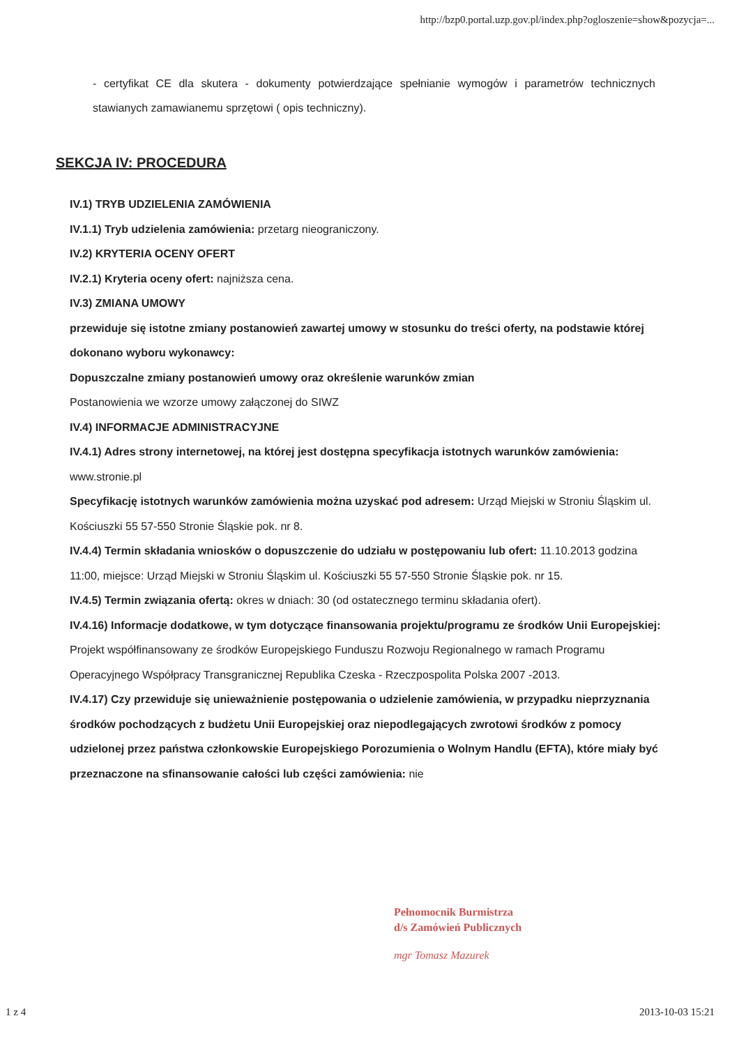http://bzp0.portal.uzp.gov.pl/index.php?ogloszenie=show&pozycja=...
- certyfikat CE dla skutera - dokumenty potwierdzające spełnianie wymogów i parametrów technicznych stawianych zamawianemu sprzętowi ( opis techniczny).
SEKCJA IV: PROCEDURA
IV.1) TRYB UDZIELENIA ZAMÓWIENIA
IV.1.1) Tryb udzielenia zamówienia: przetarg nieograniczony.
IV.2) KRYTERIA OCENY OFERT
IV.2.1) Kryteria oceny ofert: najniższa cena.
IV.3) ZMIANA UMOWY
przewiduje się istotne zmiany postanowień zawartej umowy w stosunku do treści oferty, na podstawie której dokonano wyboru wykonawcy:
Dopuszczalne zmiany postanowień umowy oraz określenie warunków zmian
Postanowienia we wzorze umowy załączonej do SIWZ
IV.4) INFORMACJE ADMINISTRACYJNE
IV.4.1) Adres strony internetowej, na której jest dostępna specyfikacja istotnych warunków zamówienia: www.stronie.pl
Specyfikację istotnych warunków zamówienia można uzyskać pod adresem: Urząd Miejski w Stroniu Śląskim ul. Kościuszki 55 57-550 Stronie Śląskie pok. nr 8.
IV.4.4) Termin składania wniosków o dopuszczenie do udziału w postępowaniu lub ofert: 11.10.2013 godzina 11:00, miejsce: Urząd Miejski w Stroniu Śląskim ul. Kościuszki 55 57-550 Stronie Śląskie pok. nr 15.
IV.4.5) Termin związania ofertą: okres w dniach: 30 (od ostatecznego terminu składania ofert).
IV.4.16) Informacje dodatkowe, w tym dotyczące finansowania projektu/programu ze środków Unii Europejskiej: Projekt współfinansowany ze środków Europejskiego Funduszu Rozwoju Regionalnego w ramach Programu Operacyjnego Współpracy Transgranicznej Republika Czeska - Rzeczpospolita Polska 2007 -2013.
IV.4.17) Czy przewiduje się unieważnienie postępowania o udzielenie zamówienia, w przypadku nieprzyznania środków pochodzących z budżetu Unii Europejskiej oraz niepodlegających zwrotowi środków z pomocy udzielonej przez państwa członkowskie Europejskiego Porozumienia o Wolnym Handlu (EFTA), które miały być przeznaczone na sfinansowanie całości lub części zamówienia: nie
Pełnomocnik Burmistrza
d/s Zamówień Publicznych
mgr Tomasz Mazurek
1 z 4 2013-10-03 15:21